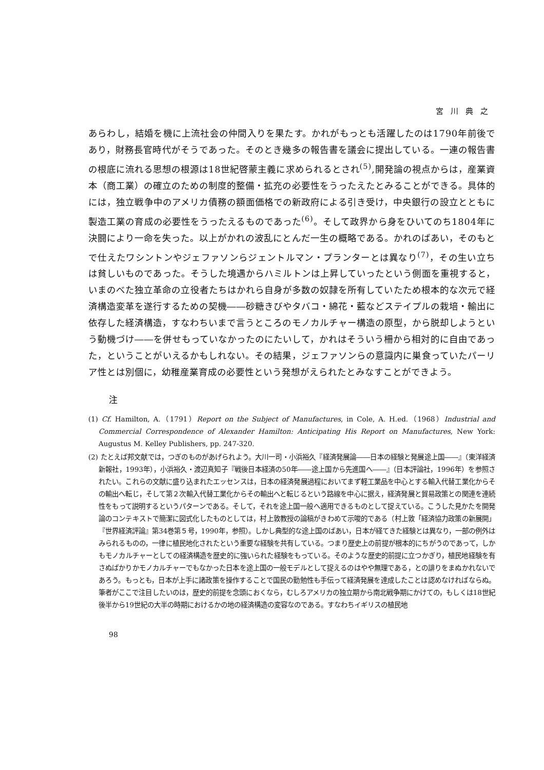宮川典之
あらわし，結婚を機に上流社会の仲間入りを果たす。かれがもっとも活躍したのは1790年前後であり，財務長官時代がそうであった。そのとき幾多の報告書を議会に提出している。一連の報告書の根底に流れる思想の根源は18世紀啓蒙主義に求められるとされ<sup>(5)</sup>,開発論の視点からは，産業資本（商工業）の確立のための制度的整備・拡充の必要性をうったえたとみることができる。具体的には，独立戦争中のアメリカ債務の額面価格での新政府による引き受け，中央銀行の設立とともに製造工業の育成の必要性をうったえるものであった<sup>(6)</sup>。そして政界から身をひいてのち1804年に決闘により一命を失った。以上がかれの波乱にとんだ一生の概略である。かれのばあい，そのもとで仕えたワシントンやジェファソンらジェントルマン・プランターとは異なり<sup>(7)</sup>，その生い立ちは貧しいものであった。そうした境遇からハミルトンは上昇していったという側面を重視すると，いまのべた独立革命の立役者たちはかれら自身が多数の奴隷を所有していたため根本的な次元で経済構造変革を遂行するための契機――砂糖きびやタバコ・綿花・藍などステイプルの栽培・輸出に依存した経済構造，すなわちいまで言うところのモノカルチャー構造の原型，から脱却しようという動機づけ――を併せもっていなかったのにたいして，かれはそういう柵から相対的に自由であった，ということがいえるかもしれない。その結果，ジェファソンらの意識内に巣食っていたパーリア性とは別個に，幼稚産業育成の必要性という発想がえられたとみなすことができよう。
注
(1) Cf. Hamilton, A.（1791）Report on the Subject of Manufactures, in Cole, A. H.ed.（1968）Industrial and Commercial Correspondence of Alexander Hamilton: Anticipating His Report on Manufactures, New York: Augustus M. Kelley Publishers, pp. 247-320.
(2) たとえば邦文献では，つぎのものがあげられよう。大川一司・小浜裕久『経済発展論――日本の経験と発展途上国――』（東洋経済新報社，1993年），小浜裕久・渡辺真知子『戦後日本経済の50年――途上国から先進国へ――』（日本評論社，1996年）を参照されたい。これらの文献に盛り込まれたエッセンスは，日本の経済発展過程においてまず軽工業品を中心とする輸入代替工業化からその輸出へ転じ，そして第２次輸入代替工業化からその輸出へと転じるという路線を中心に据え，経済発展と貿易政策との関連を連続性をもって説明するというパターンである。そして，それを途上国一般へ適用できるものとして捉えている。こうした見かたを開発論のコンテキストで簡潔に図式化したものとしては，村上敦教授の論稿がきわめて示唆的である（村上敦「経済協力政策の新展開」『世界経済評論』第34巻第５号，1990年，参照）。しかし典型的な途上国のばあい，日本が経てきた経験とは異なり，一部の例外はみられるものの，一律に植民地化されたという重要な経験を共有している。つまり歴史上の前提が根本的にちがうのであって，しかもモノカルチャーとしての経済構造を歴史的に強いられた経験をもっている。そのような歴史的前提に立つかぎり，植民地経験を有さぬばかりかモノカルチャーでもなかった日本を途上国の一般モデルとして捉えるのはやや無理である，との誹りをまぬかれないであろう。もっとも，日本が上手に諸政策を操作することで国民の勤勉性も手伝って経済発展を達成したことは認めなければならぬ。筆者がここで注目したいのは，歴史的前提を念頭におくなら，むしろアメリカの独立期から南北戦争期にかけての，もしくは18世紀後半から19世紀の大半の時期におけるかの地の経済構造の変容なのである。すなわちイギリスの植民地
98